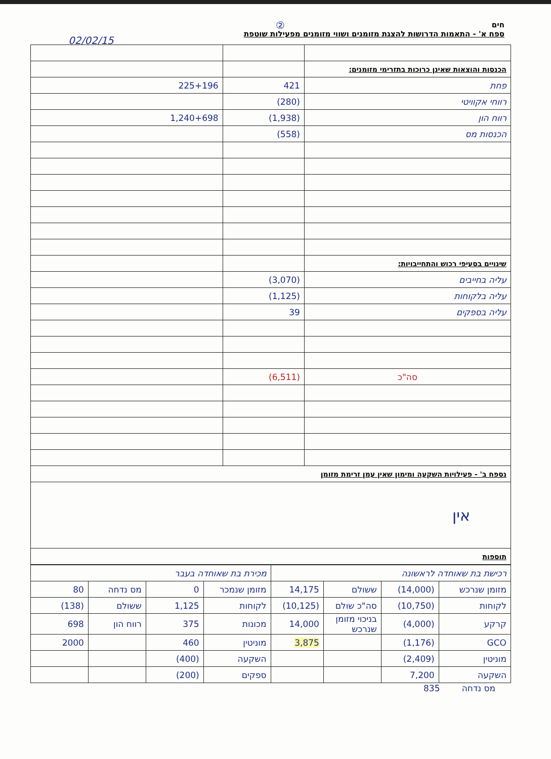②
02/02/15
חים
ספח א' - התאמות הדרושות להצגת מזומנים ושווי מזומנים מפעילות שוטפת
| הכנסות והוצאות שאינן כרוכות בתזרימי מזומנים: | | |
| פחת | 421 | 225+196 |
| רווחי אקוויטי | (280) | |
| רווח הון | (1,938) | 1,240+698 |
| הכנסות מס | (558) | |
| שינויים בסעיפי רכוש והתחייבויות: | | |
| עליה בחייבים | (3,070) | |
| עליה בלקוחות | (1,125) | |
| עליה בספקים | 39 | |
| סה"כ | (6,511) | |
| נספח ב' - פעילויות השקעה ומימון שאין עמן זרימת מזומן | | |
| אין | | |
| תוספות | | |
| רכישת בת שאוחדה לראשונה | | | | מכירת בת שאוחדה בעבר | | | |
| מזומן שנרכש | (14,000) | ששולם | 14,175 | מזומן שנמכר | 0 | מס נדחה | 80 |
| לקוחות | (10,750) | סה"כ שולם | (10,125) | לקוחות | 1,125 | ששולם | (138) |
| קרקע | (4,000) | בניכוי מזומן שנרכש | 14,000 | מכונות | 375 | רווח הון | 698 |
| GCO | (1,176) | | 3,875 | מוניטין | 460 | | 2000 |
| מוניטין | (2,409) | | | השקעה | (400) | | |
| השקעה | 7,200 | | | ספקים | (200) | | |
מס נדחה 835